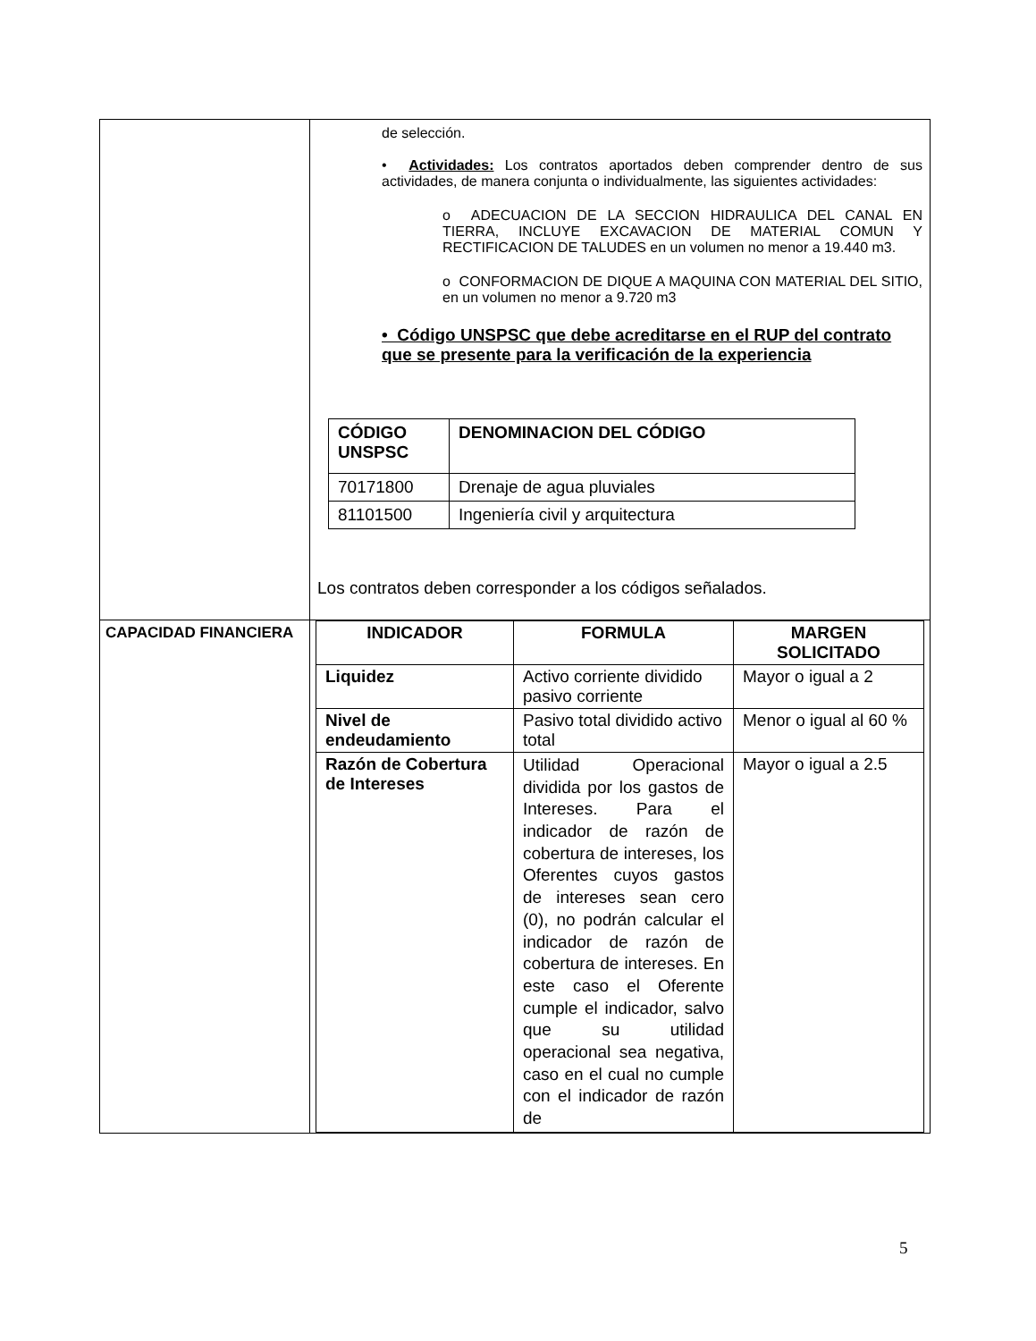| | de selección. • Actividades: Los contratos aportados deben comprender dentro de sus actividades, de manera conjunta o individualmente, las siguientes actividades: o ADECUACION DE LA SECCION HIDRAULICA DEL CANAL EN TIERRA, INCLUYE EXCAVACION DE MATERIAL COMUN Y RECTIFICACION DE TALUDES en un volumen no menor a 19.440 m3. o CONFORMACION DE DIQUE A MAQUINA CON MATERIAL DEL SITIO, en un volumen no menor a 9.720 m3 • Código UNSPSC que debe acreditarse en el RUP del contrato que se presente para la verificación de la experiencia / CÓDIGO UNSPSC / DENOMINACION DEL CÓDIGO / / --- / --- / / 70171800 / Drenaje de agua pluviales / / 81101500 / Ingeniería civil y arquitectura / Los contratos deben corresponder a los códigos señalados. |
| CAPACIDAD FINANCIERA | / INDICADOR / FORMULA / MARGEN SOLICITADO / / --- / --- / --- / / Liquidez / Activo corriente dividido pasivo corriente / Mayor o igual a 2 / / Nivel de endeudamiento / Pasivo total dividido activo total / Menor o igual al 60 % / / Razón de Cobertura de Intereses / Utilidad Operacional dividida por los gastos de Intereses. Para el indicador de razón de cobertura de intereses, los Oferentes cuyos gastos de intereses sean cero (0), no podrán calcular el indicador de razón de cobertura de intereses. En este caso el Oferente cumple el indicador, salvo que su utilidad operacional sea negativa, caso en el cual no cumple con el indicador de razón de / Mayor o igual a 2.5 / |
5